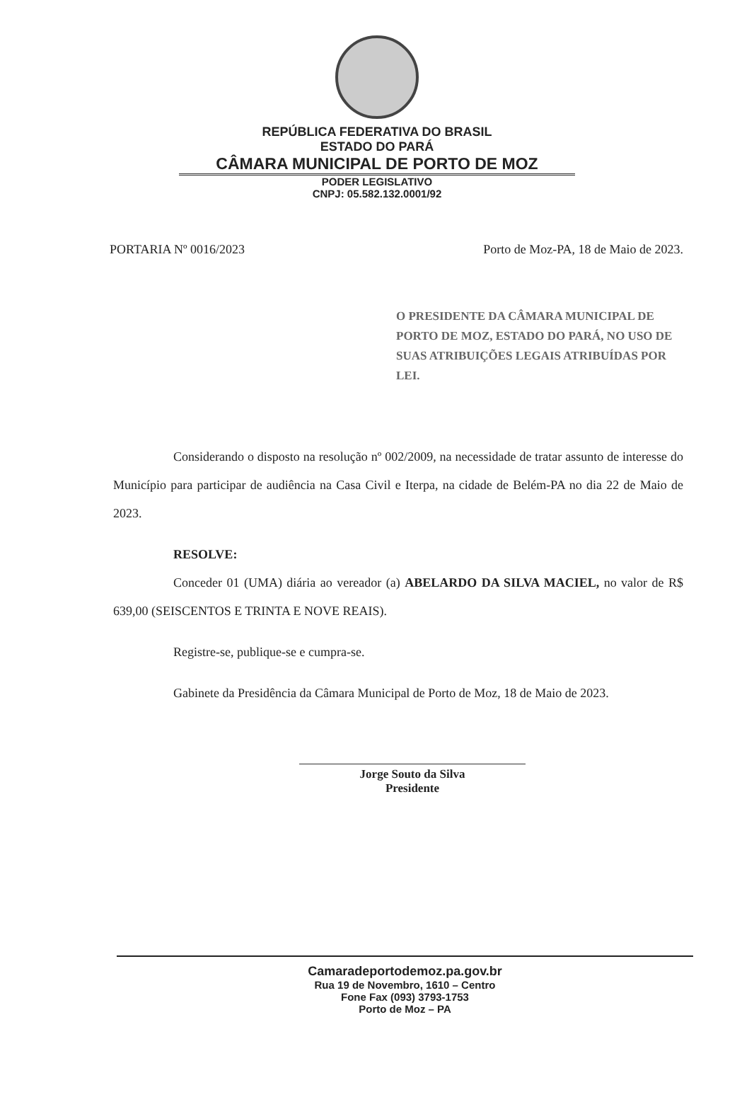REPÚBLICA FEDERATIVA DO BRASIL
ESTADO DO PARÁ
CÂMARA MUNICIPAL DE PORTO DE MOZ
PODER LEGISLATIVO
CNPJ: 05.582.132.0001/92
PORTARIA Nº 0016/2023 Porto de Moz-PA, 18 de Maio de 2023.
O PRESIDENTE DA CÂMARA MUNICIPAL DE PORTO DE MOZ, ESTADO DO PARÁ, NO USO DE SUAS ATRIBUIÇÕES LEGAIS ATRIBUÍDAS POR LEI.
Considerando o disposto na resolução nº 002/2009, na necessidade de tratar assunto de interesse do Município para participar de audiência na Casa Civil e Iterpa, na cidade de Belém-PA no dia 22 de Maio de 2023.
RESOLVE:
Conceder 01 (UMA) diária ao vereador (a) ABELARDO DA SILVA MACIEL, no valor de R$ 639,00 (SEISCENTOS E TRINTA E NOVE REAIS).
Registre-se, publique-se e cumpra-se.
Gabinete da Presidência da Câmara Municipal de Porto de Moz, 18 de Maio de 2023.
Jorge Souto da Silva
Presidente
Camaradeportodemoz.pa.gov.br
Rua 19 de Novembro, 1610 – Centro
Fone Fax (093) 3793-1753
Porto de Moz – PA